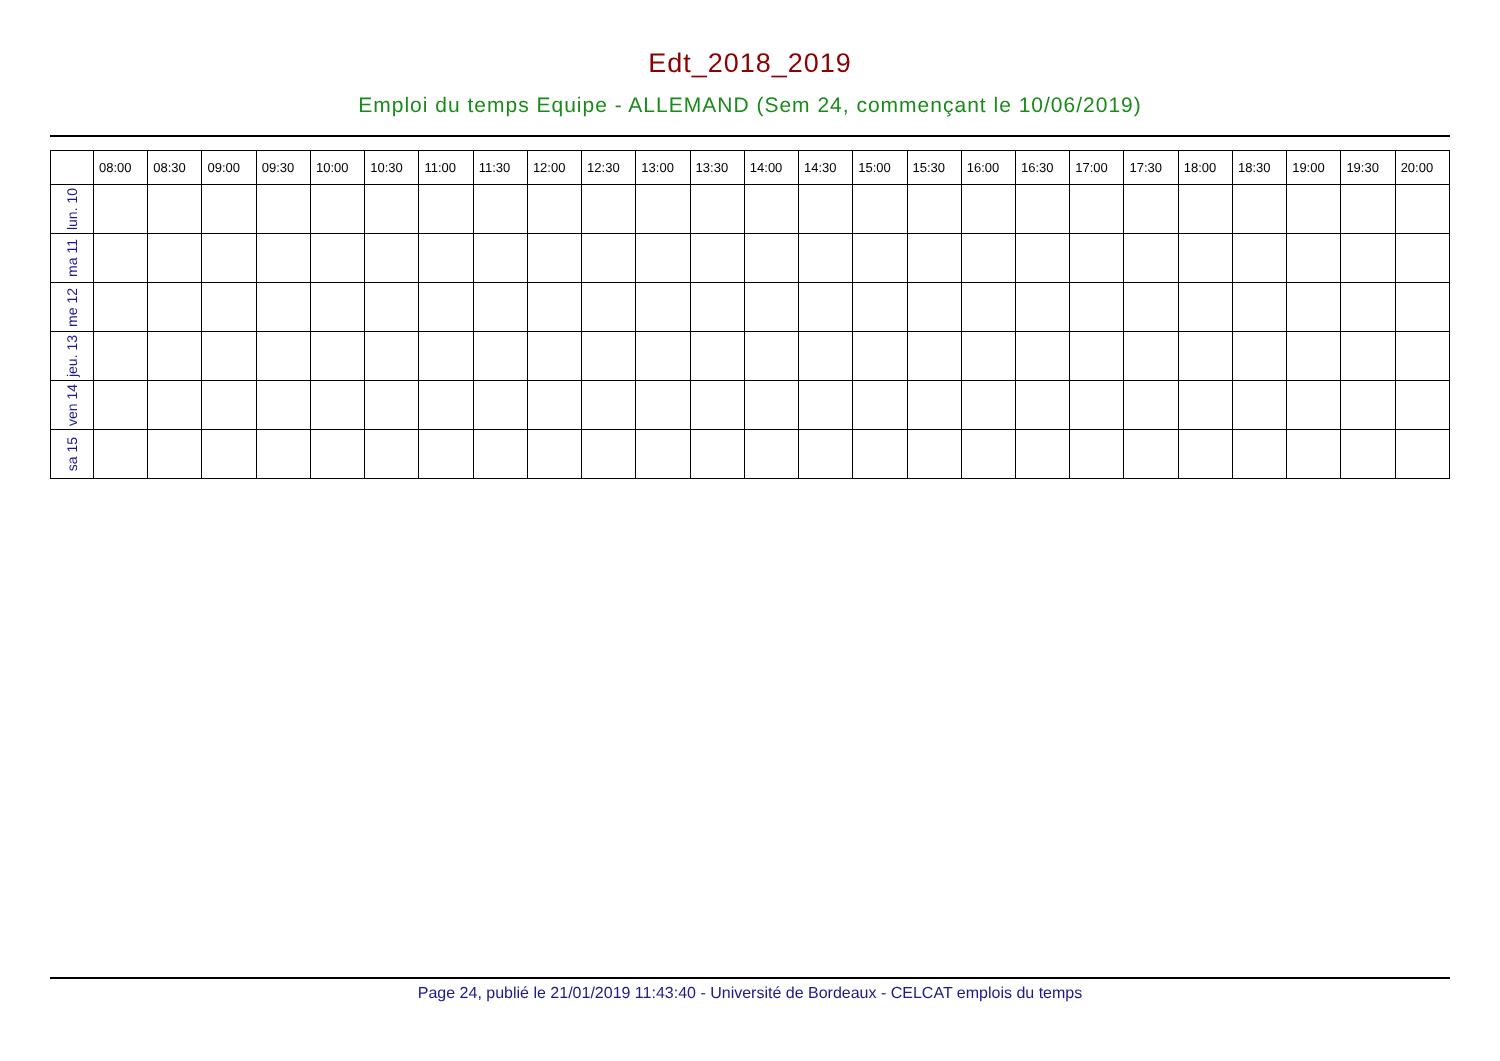Edt_2018_2019
Emploi du temps Equipe - ALLEMAND (Sem 24, commençant le 10/06/2019)
| | 08:00 | 08:30 | 09:00 | 09:30 | 10:00 | 10:30 | 11:00 | 11:30 | 12:00 | 12:30 | 13:00 | 13:30 | 14:00 | 14:30 | 15:00 | 15:30 | 16:00 | 16:30 | 17:00 | 17:30 | 18:00 | 18:30 | 19:00 | 19:30 | 20:00 |
| --- | --- | --- | --- | --- | --- | --- | --- | --- | --- | --- | --- | --- | --- | --- | --- | --- | --- | --- | --- | --- | --- | --- | --- | --- | --- |
| lun. 10 | | | | | | | | | | | | | | | | | | | | | | | | | |
| ma 11 | | | | | | | | | | | | | | | | | | | | | | | | | |
| me 12 | | | | | | | | | | | | | | | | | | | | | | | | | |
| jeu. 13 | | | | | | | | | | | | | | | | | | | | | | | | | |
| ven 14 | | | | | | | | | | | | | | | | | | | | | | | | | |
| sa 15 | | | | | | | | | | | | | | | | | | | | | | | | | |
Page 24, publié le 21/01/2019 11:43:40 - Université de Bordeaux - CELCAT emplois du temps